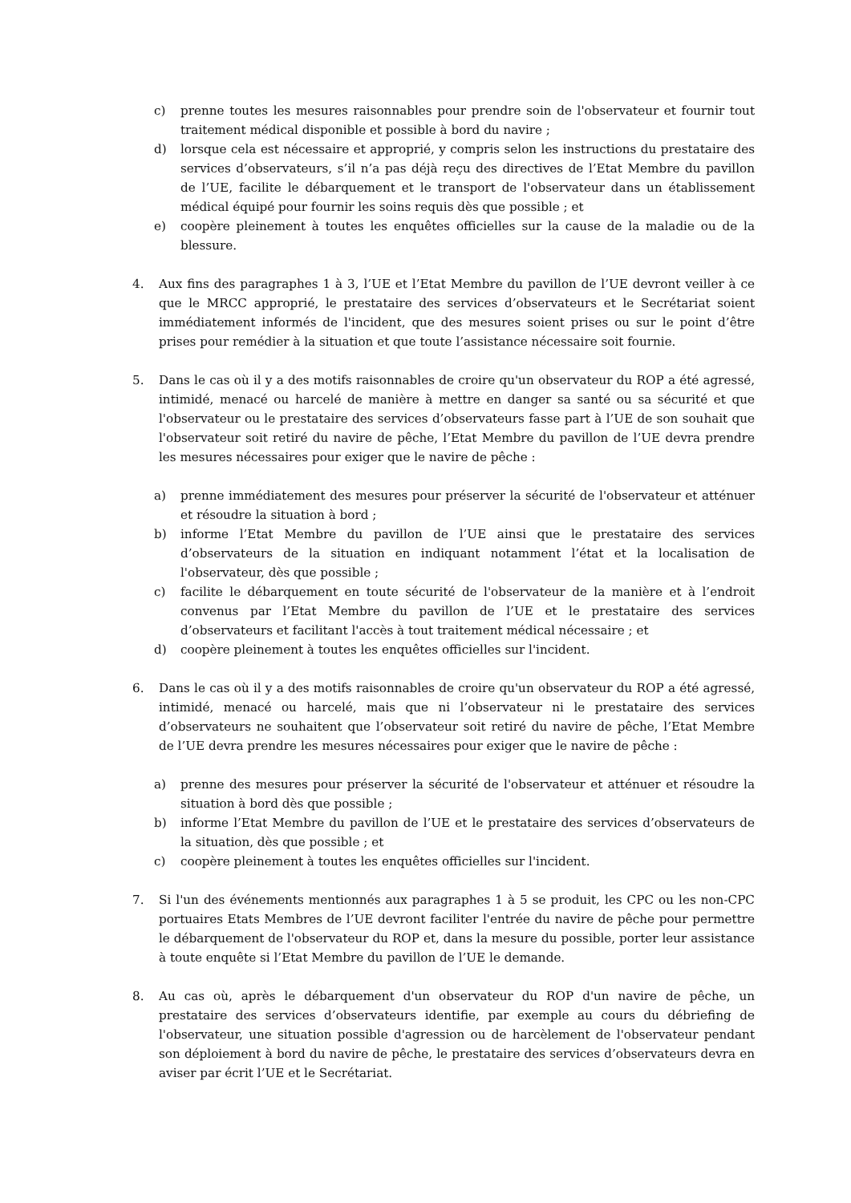c) prenne toutes les mesures raisonnables pour prendre soin de l'observateur et fournir tout traitement médical disponible et possible à bord du navire ;
d) lorsque cela est nécessaire et approprié, y compris selon les instructions du prestataire des services d’observateurs, s’il n’a pas déjà reçu des directives de l’Etat Membre du pavillon de l’UE, facilite le débarquement et le transport de l'observateur dans un établissement médical équipé pour fournir les soins requis dès que possible ; et
e) coopère pleinement à toutes les enquêtes officielles sur la cause de la maladie ou de la blessure.
4. Aux fins des paragraphes 1 à 3, l’UE et l’Etat Membre du pavillon de l’UE devront veiller à ce que le MRCC approprié, le prestataire des services d’observateurs et le Secrétariat soient immédiatement informés de l'incident, que des mesures soient prises ou sur le point d’être prises pour remédier à la situation et que toute l’assistance nécessaire soit fournie.
5. Dans le cas où il y a des motifs raisonnables de croire qu'un observateur du ROP a été agressé, intimidé, menacé ou harcelé de manière à mettre en danger sa santé ou sa sécurité et que l'observateur ou le prestataire des services d’observateurs fasse part à l’UE de son souhait que l'observateur soit retiré du navire de pêche, l’Etat Membre du pavillon de l’UE devra prendre les mesures nécessaires pour exiger que le navire de pêche :
a) prenne immédiatement des mesures pour préserver la sécurité de l'observateur et atténuer et résoudre la situation à bord ;
b) informe l’Etat Membre du pavillon de l’UE ainsi que le prestataire des services d’observateurs de la situation en indiquant notamment l’état et la localisation de l'observateur, dès que possible ;
c) facilite le débarquement en toute sécurité de l'observateur de la manière et à l’endroit convenus par l’Etat Membre du pavillon de l’UE et le prestataire des services d’observateurs et facilitant l'accès à tout traitement médical nécessaire ; et
d) coopère pleinement à toutes les enquêtes officielles sur l'incident.
6. Dans le cas où il y a des motifs raisonnables de croire qu'un observateur du ROP a été agressé, intimidé, menacé ou harcelé, mais que ni l’observateur ni le prestataire des services d’observateurs ne souhaitent que l’observateur soit retiré du navire de pêche, l’Etat Membre de l’UE devra prendre les mesures nécessaires pour exiger que le navire de pêche :
a) prenne des mesures pour préserver la sécurité de l'observateur et atténuer et résoudre la situation à bord dès que possible ;
b) informe l’Etat Membre du pavillon de l’UE et le prestataire des services d’observateurs de la situation, dès que possible ; et
c) coopère pleinement à toutes les enquêtes officielles sur l'incident.
7. Si l'un des événements mentionnés aux paragraphes 1 à 5 se produit, les CPC ou les non-CPC portuaires Etats Membres de l’UE devront faciliter l'entrée du navire de pêche pour permettre le débarquement de l'observateur du ROP et, dans la mesure du possible, porter leur assistance à toute enquête si l’Etat Membre du pavillon de l’UE le demande.
8. Au cas où, après le débarquement d'un observateur du ROP d'un navire de pêche, un prestataire des services d’observateurs identifie, par exemple au cours du débriefing de l'observateur, une situation possible d'agression ou de harcèlement de l'observateur pendant son déploiement à bord du navire de pêche, le prestataire des services d’observateurs devra en aviser par écrit l’UE et le Secrétariat.